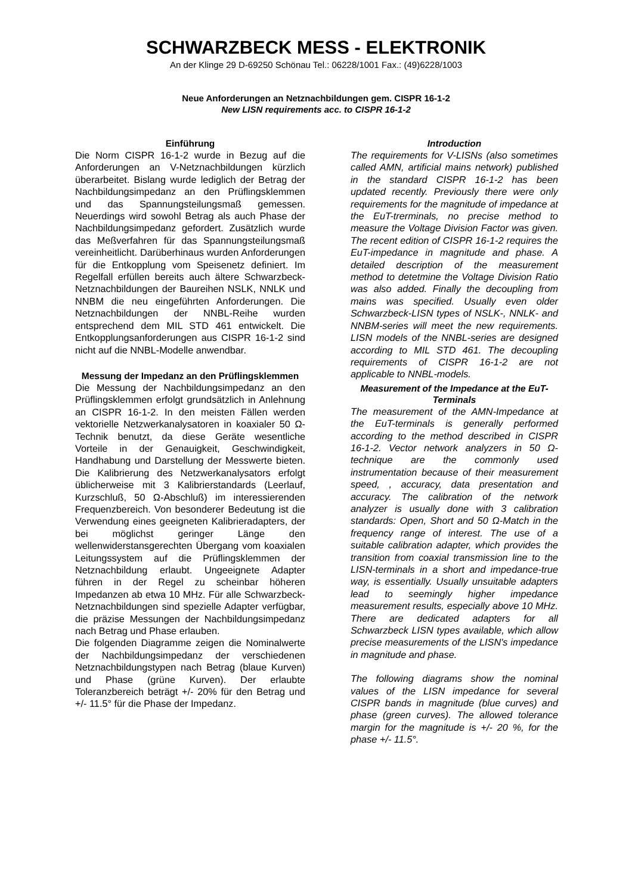SCHWARZBECK MESS - ELEKTRONIK
An der Klinge 29 D-69250 Schönau Tel.: 06228/1001 Fax.: (49)6228/1003
Neue Anforderungen an Netznachbildungen gem. CISPR 16-1-2
New LISN requirements acc. to CISPR 16-1-2
Einführung
Die Norm CISPR 16-1-2 wurde in Bezug auf die Anforderungen an V-Netznachbildungen kürzlich überarbeitet. Bislang wurde lediglich der Betrag der Nachbildungsimpedanz an den Prüflingsklemmen und das Spannungsteilungsmaß gemessen. Neuerdings wird sowohl Betrag als auch Phase der Nachbildungsimpedanz gefordert. Zusätzlich wurde das Meßverfahren für das Spannungsteilungsmaß vereinheitlicht. Darüberhinaus wurden Anforderungen für die Entkopplung vom Speisenetz definiert. Im Regelfall erfüllen bereits auch ältere Schwarzbeck-Netznachbildungen der Baureihen NSLK, NNLK und NNBM die neu eingeführten Anforderungen. Die Netznachbildungen der NNBL-Reihe wurden entsprechend dem MIL STD 461 entwickelt. Die Entkopplungsanforderungen aus CISPR 16-1-2 sind nicht auf die NNBL-Modelle anwendbar.
Messung der Impedanz an den Prüflingsklemmen
Die Messung der Nachbildungsimpedanz an den Prüflingsklemmen erfolgt grundsätzlich in Anlehnung an CISPR 16-1-2. In den meisten Fällen werden vektorielle Netzwerkanalysatoren in koaxialer 50 Ω-Technik benutzt, da diese Geräte wesentliche Vorteile in der Genauigkeit, Geschwindigkeit, Handhabung und Darstellung der Messwerte bieten. Die Kalibrierung des Netzwerkanalysators erfolgt üblicherweise mit 3 Kalibrierstandards (Leerlauf, Kurzschluß, 50 Ω-Abschluß) im interessierenden Frequenzbereich. Von besonderer Bedeutung ist die Verwendung eines geeigneten Kalibrieradapters, der bei möglichst geringer Länge den wellenwiderstansgerechten Übergang vom koaxialen Leitungssystem auf die Prüflingsklemmen der Netznachbildung erlaubt. Ungeeignete Adapter führen in der Regel zu scheinbar höheren Impedanzen ab etwa 10 MHz. Für alle Schwarzbeck-Netznachbildungen sind spezielle Adapter verfügbar, die präzise Messungen der Nachbildungsimpedanz nach Betrag und Phase erlauben.
Die folgenden Diagramme zeigen die Nominalwerte der Nachbildungsimpedanz der verschiedenen Netznachbildungstypen nach Betrag (blaue Kurven) und Phase (grüne Kurven). Der erlaubte Toleranzbereich beträgt +/- 20% für den Betrag und +/- 11.5° für die Phase der Impedanz.
Introduction
The requirements for V-LISNs (also sometimes called AMN, artificial mains network) published in the standard CISPR 16-1-2 has been updated recently. Previously there were only requirements for the magnitude of impedance at the EuT-trerminals, no precise method to measure the Voltage Division Factor was given. The recent edition of CISPR 16-1-2 requires the EuT-impedance in magnitude and phase. A detailed description of the measurement method to detetmine the Voltage Division Ratio was also added. Finally the decoupling from mains was specified. Usually even older Schwarzbeck-LISN types of NSLK-, NNLK- and NNBM-series will meet the new requirements. LISN models of the NNBL-series are designed according to MIL STD 461. The decoupling requirements of CISPR 16-1-2 are not applicable to NNBL-models.
Measurement of the Impedance at the EuT-Terminals
The measurement of the AMN-Impedance at the EuT-terminals is generally performed according to the method described in CISPR 16-1-2. Vector network analyzers in 50 Ω-technique are the commonly used instrumentation because of their measurement speed, , accuracy, data presentation and accuracy. The calibration of the network analyzer is usually done with 3 calibration standards: Open, Short and 50 Ω-Match in the frequency range of interest. The use of a suitable calibration adapter, which provides the transition from coaxial transmission line to the LISN-terminals in a short and impedance-true way, is essentially. Usually unsuitable adapters lead to seemingly higher impedance measurement results, especially above 10 MHz. There are dedicated adapters for all Schwarzbeck LISN types available, which allow precise measurements of the LISN's impedance in magnitude and phase.
The following diagrams show the nominal values of the LISN impedance for several CISPR bands in magnitude (blue curves) and phase (green curves). The allowed tolerance margin for the magnitude is +/- 20 %, for the phase +/- 11.5°.